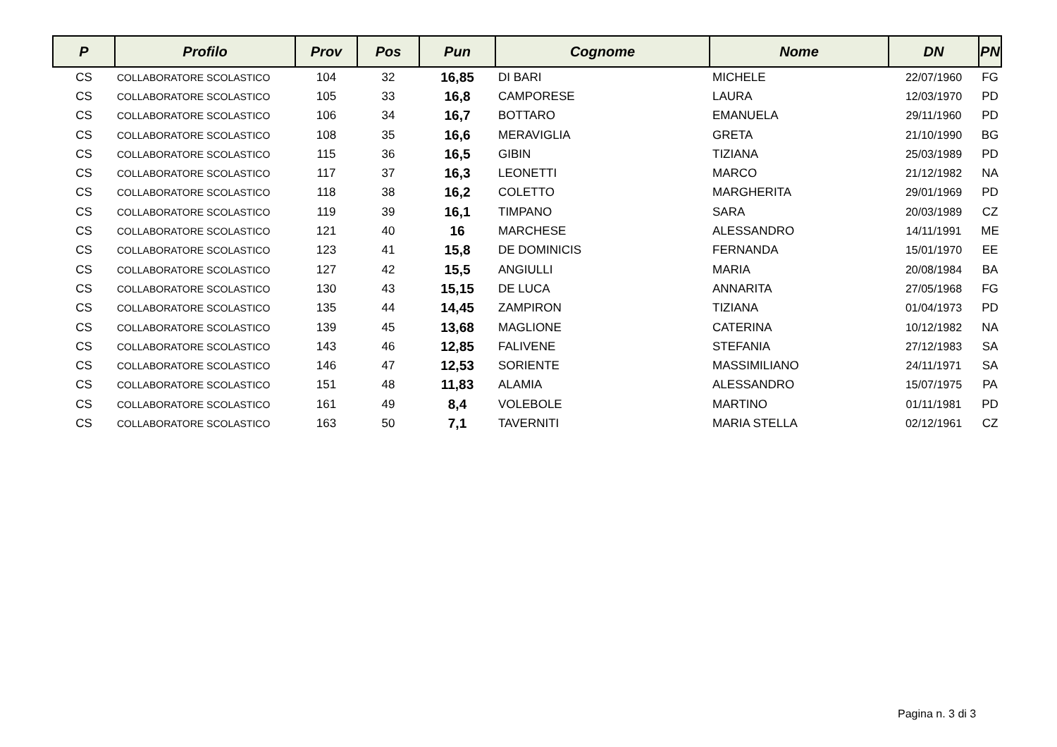| P | Profilo | Prov | Pos | Pun | Cognome | Nome | DN | PN |
| --- | --- | --- | --- | --- | --- | --- | --- | --- |
| CS | COLLABORATORE SCOLASTICO | 104 | 32 | 16,85 | DI BARI | MICHELE | 22/07/1960 | FG |
| CS | COLLABORATORE SCOLASTICO | 105 | 33 | 16,8 | CAMPORESE | LAURA | 12/03/1970 | PD |
| CS | COLLABORATORE SCOLASTICO | 106 | 34 | 16,7 | BOTTARO | EMANUELA | 29/11/1960 | PD |
| CS | COLLABORATORE SCOLASTICO | 108 | 35 | 16,6 | MERAVIGLIA | GRETA | 21/10/1990 | BG |
| CS | COLLABORATORE SCOLASTICO | 115 | 36 | 16,5 | GIBIN | TIZIANA | 25/03/1989 | PD |
| CS | COLLABORATORE SCOLASTICO | 117 | 37 | 16,3 | LEONETTI | MARCO | 21/12/1982 | NA |
| CS | COLLABORATORE SCOLASTICO | 118 | 38 | 16,2 | COLETTO | MARGHERITA | 29/01/1969 | PD |
| CS | COLLABORATORE SCOLASTICO | 119 | 39 | 16,1 | TIMPANO | SARA | 20/03/1989 | CZ |
| CS | COLLABORATORE SCOLASTICO | 121 | 40 | 16 | MARCHESE | ALESSANDRO | 14/11/1991 | ME |
| CS | COLLABORATORE SCOLASTICO | 123 | 41 | 15,8 | DE DOMINICIS | FERNANDA | 15/01/1970 | EE |
| CS | COLLABORATORE SCOLASTICO | 127 | 42 | 15,5 | ANGIULLI | MARIA | 20/08/1984 | BA |
| CS | COLLABORATORE SCOLASTICO | 130 | 43 | 15,15 | DE LUCA | ANNARITA | 27/05/1968 | FG |
| CS | COLLABORATORE SCOLASTICO | 135 | 44 | 14,45 | ZAMPIRON | TIZIANA | 01/04/1973 | PD |
| CS | COLLABORATORE SCOLASTICO | 139 | 45 | 13,68 | MAGLIONE | CATERINA | 10/12/1982 | NA |
| CS | COLLABORATORE SCOLASTICO | 143 | 46 | 12,85 | FALIVENE | STEFANIA | 27/12/1983 | SA |
| CS | COLLABORATORE SCOLASTICO | 146 | 47 | 12,53 | SORIENTE | MASSIMILIANO | 24/11/1971 | SA |
| CS | COLLABORATORE SCOLASTICO | 151 | 48 | 11,83 | ALAMIA | ALESSANDRO | 15/07/1975 | PA |
| CS | COLLABORATORE SCOLASTICO | 161 | 49 | 8,4 | VOLEBOLE | MARTINO | 01/11/1981 | PD |
| CS | COLLABORATORE SCOLASTICO | 163 | 50 | 7,1 | TAVERNITI | MARIA STELLA | 02/12/1961 | CZ |
Pagina n. 3 di 3